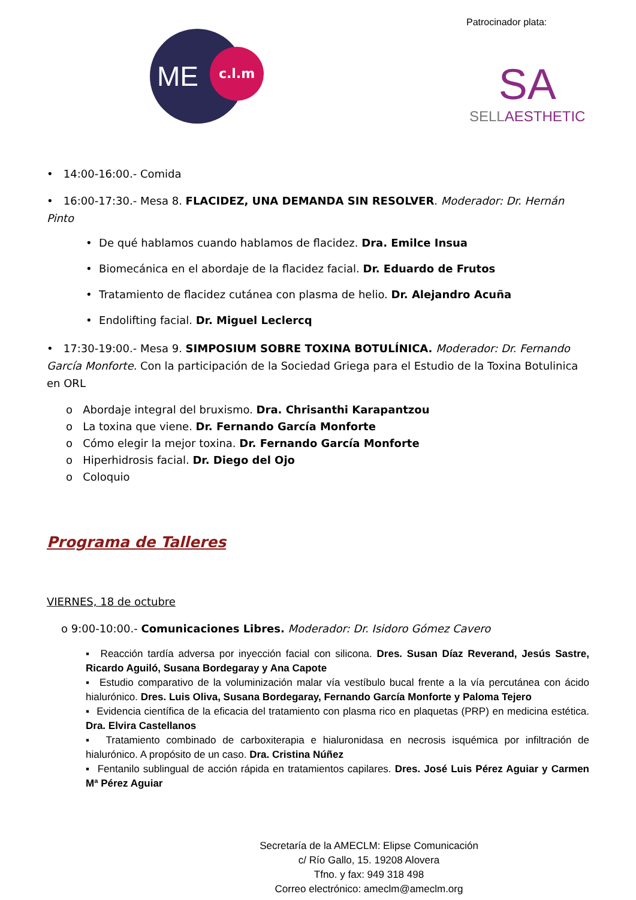ME
c.l.m
Patrocinador plata:
SA
SELLAESTHETIC
• 14:00-16:00.- Comida
• 16:00-17:30.- Mesa 8. FLACIDEZ, UNA DEMANDA SIN RESOLVER. Moderador: Dr. Hernán Pinto
• De qué hablamos cuando hablamos de flacidez. Dra. Emilce Insua
• Biomecánica en el abordaje de la flacidez facial. Dr. Eduardo de Frutos
• Tratamiento de flacidez cutánea con plasma de helio. Dr. Alejandro Acuña
• Endolifting facial. Dr. Miguel Leclercq
• 17:30-19:00.- Mesa 9. SIMPOSIUM SOBRE TOXINA BOTULÍNICA. Moderador: Dr. Fernando García Monforte. Con la participación de la Sociedad Griega para el Estudio de la Toxina Botulinica en ORL
o Abordaje integral del bruxismo. Dra. Chrisanthi Karapantzou
o La toxina que viene. Dr. Fernando García Monforte
o Cómo elegir la mejor toxina. Dr. Fernando García Monforte
o Hiperhidrosis facial. Dr. Diego del Ojo
o Coloquio
Programa de Talleres
VIERNES, 18 de octubre
o 9:00-10:00.- Comunicaciones Libres. Moderador: Dr. Isidoro Gómez Cavero
▪ Reacción tardía adversa por inyección facial con silicona. Dres. Susan Díaz Reverand, Jesús Sastre, Ricardo Aguiló, Susana Bordegaray y Ana Capote
▪ Estudio comparativo de la voluminización malar vía vestíbulo bucal frente a la vía percutánea con ácido hialurónico. Dres. Luis Oliva, Susana Bordegaray, Fernando García Monforte y Paloma Tejero
▪ Evidencia científica de la eficacia del tratamiento con plasma rico en plaquetas (PRP) en medicina estética. Dra. Elvira Castellanos
▪ Tratamiento combinado de carboxiterapia e hialuronidasa en necrosis isquémica por infiltración de hialurónico. A propósito de un caso. Dra. Cristina Núñez
▪ Fentanilo sublingual de acción rápida en tratamientos capilares. Dres. José Luis Pérez Aguiar y Carmen Mª Pérez Aguiar
Secretaría de la AMECLM: Elipse Comunicación
c/ Río Gallo, 15. 19208 Alovera
Tfno. y fax: 949 318 498
Correo electrónico: ameclm@ameclm.org